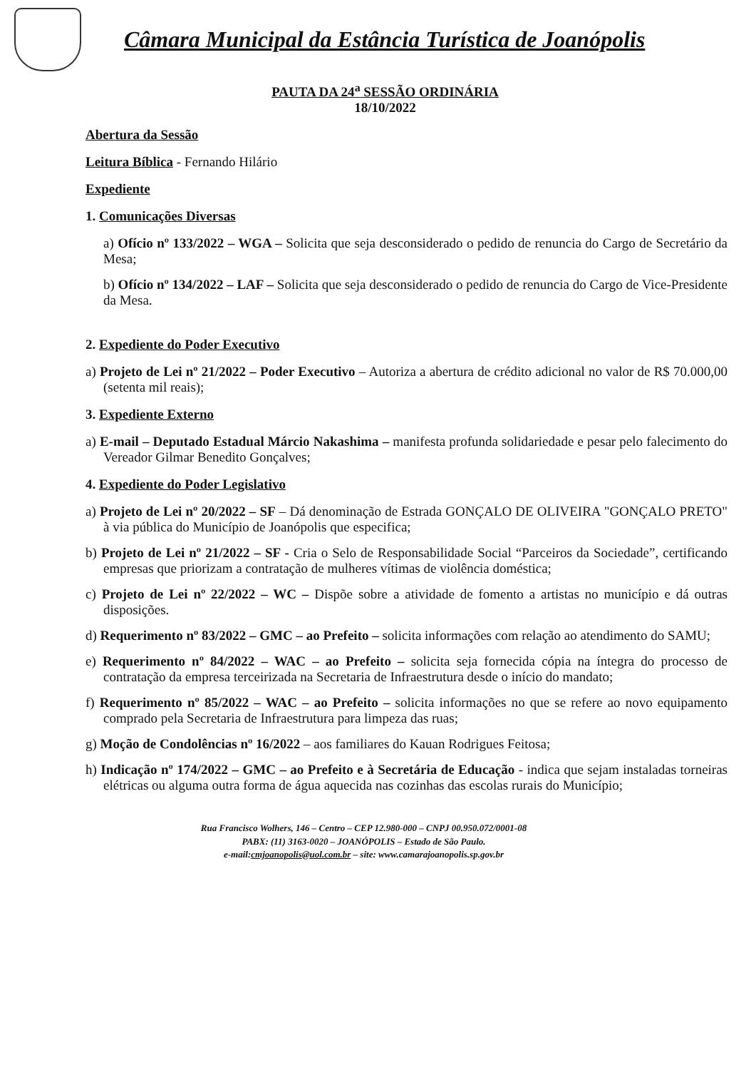Câmara Municipal da Estância Turística de Joanópolis
PAUTA DA 24<sup>a</sup> SESSÃO ORDINÁRIA
18/10/2022
Abertura da Sessão
Leitura Bíblica - Fernando Hilário
Expediente
1. Comunicações Diversas
a) Ofício nº 133/2022 – WGA – Solicita que seja desconsiderado o pedido de renuncia do Cargo de Secretário da Mesa;
b) Ofício nº 134/2022 – LAF – Solicita que seja desconsiderado o pedido de renuncia do Cargo de Vice-Presidente da Mesa.
2. Expediente do Poder Executivo
a) Projeto de Lei nº 21/2022 – Poder Executivo – Autoriza a abertura de crédito adicional no valor de R$ 70.000,00 (setenta mil reais);
3. Expediente Externo
a) E-mail – Deputado Estadual Márcio Nakashima – manifesta profunda solidariedade e pesar pelo falecimento do Vereador Gilmar Benedito Gonçalves;
4. Expediente do Poder Legislativo
a) Projeto de Lei nº 20/2022 – SF – Dá denominação de Estrada GONÇALO DE OLIVEIRA "GONÇALO PRETO" à via pública do Município de Joanópolis que especifica;
b) Projeto de Lei nº 21/2022 – SF - Cria o Selo de Responsabilidade Social “Parceiros da Sociedade”, certificando empresas que priorizam a contratação de mulheres vítimas de violência doméstica;
c) Projeto de Lei nº 22/2022 – WC – Dispõe sobre a atividade de fomento a artistas no município e dá outras disposições.
d) Requerimento nº 83/2022 – GMC – ao Prefeito – solicita informações com relação ao atendimento do SAMU;
e) Requerimento nº 84/2022 – WAC – ao Prefeito – solicita seja fornecida cópia na íntegra do processo de contratação da empresa terceirizada na Secretaria de Infraestrutura desde o início do mandato;
f) Requerimento nº 85/2022 – WAC – ao Prefeito – solicita informações no que se refere ao novo equipamento comprado pela Secretaria de Infraestrutura para limpeza das ruas;
g) Moção de Condolências nº 16/2022 – aos familiares do Kauan Rodrigues Feitosa;
h) Indicação nº 174/2022 – GMC – ao Prefeito e à Secretária de Educação - indica que sejam instaladas torneiras elétricas ou alguma outra forma de água aquecida nas cozinhas das escolas rurais do Município;
Rua Francisco Wolhers, 146 – Centro – CEP 12.980-000 – CNPJ 00.950.072/0001-08
PABX: (11) 3163-0020 – JOANÓPOLIS – Estado de São Paulo.
e-mail:cmjoanopolis@uol.com.br – site: www.camarajoanopolis.sp.gov.br